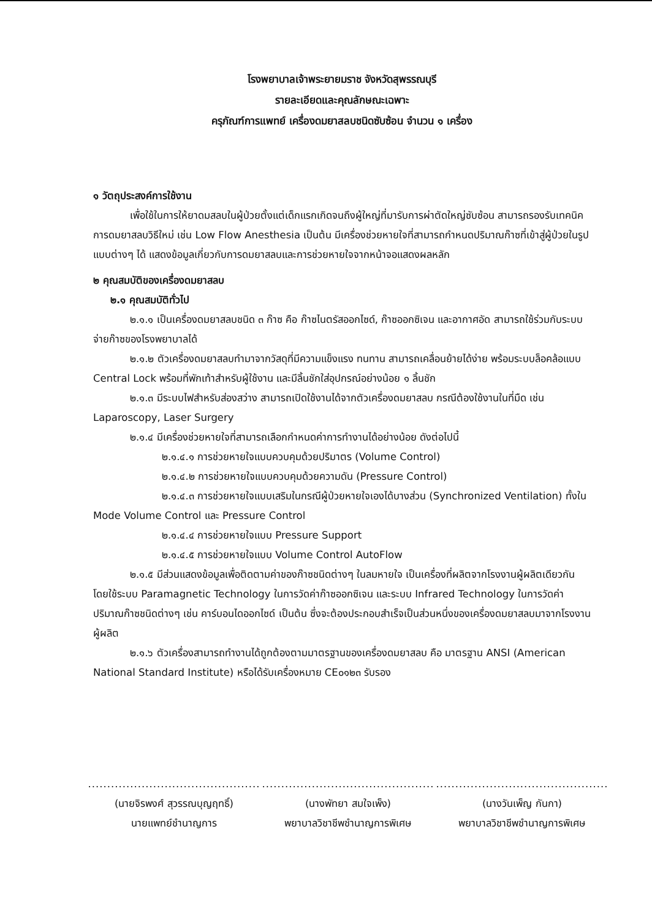โรงพยาบาลเจ้าพระยายมราช จังหวัดสุพรรณบุรี
รายละเอียดและคุณลักษณะเฉพาะ
ครุภัณฑ์การแพทย์ เครื่องดมยาสลบชนิดซับซ้อน จำนวน ๑ เครื่อง
๑ วัตถุประสงค์การใช้งาน
เพื่อใช้ในการให้ยาดมสลบในผู้ป่วยตั้งแต่เด็กแรกเกิดจนถึงผู้ใหญ่ที่มารับการผ่าตัดใหญ่ซับซ้อน สามารถรองรับเทคนิคการดมยาสลบวิธีใหม่ เช่น Low Flow Anesthesia เป็นต้น มีเครื่องช่วยหายใจที่สามารถกำหนดปริมาณก๊าซที่เข้าสู่ผู้ป่วยในรูปแบบต่างๆ ได้ แสดงข้อมูลเกี่ยวกับการดมยาสลบและการช่วยหายใจจากหน้าจอแสดงผลหลัก
๒ คุณสมบัติของเครื่องดมยาสลบ
๒.๑ คุณสมบัติทั่วไป
๒.๑.๑ เป็นเครื่องดมยาสลบชนิด ๓ ก๊าซ คือ ก๊าซไนตรัสออกไซด์, ก๊าซออกซิเจน และอากาศอัด สามารถใช้ร่วมกับระบบจ่ายก๊าซของโรงพยาบาลได้
๒.๑.๒ ตัวเครื่องดมยาสลบทำมาจากวัสดุที่มีความแข็งแรง ทนทาน สามารถเคลื่อนย้ายได้ง่าย พร้อมระบบล็อคล้อแบบ Central Lock พร้อมที่พักเท้าสำหรับผู้ใช้งาน และมีลิ้นชักใส่อุปกรณ์อย่างน้อย ๑ ลิ้นชัก
๒.๑.๓ มีระบบไฟสำหรับส่องสว่าง สามารถเปิดใช้งานได้จากตัวเครื่องดมยาสลบ กรณีต้องใช้งานในที่มืด เช่น Laparoscopy, Laser Surgery
๒.๑.๔ มีเครื่องช่วยหายใจที่สามารถเลือกกำหนดค่าการทำงานได้อย่างน้อย ดังต่อไปนี้
๒.๑.๔.๑ การช่วยหายใจแบบควบคุมด้วยปริมาตร (Volume Control)
๒.๑.๔.๒ การช่วยหายใจแบบควบคุมด้วยความดัน (Pressure Control)
๒.๑.๔.๓ การช่วยหายใจแบบเสริมในกรณีผู้ป่วยหายใจเองได้บางส่วน (Synchronized Ventilation) ทั้งใน Mode Volume Control และ Pressure Control
๒.๑.๔.๔ การช่วยหายใจแบบ Pressure Support
๒.๑.๔.๕ การช่วยหายใจแบบ Volume Control AutoFlow
๒.๑.๕ มีส่วนแสดงข้อมูลเพื่อติดตามค่าของก๊าซชนิดต่างๆ ในลมหายใจ เป็นเครื่องที่ผลิตจากโรงงานผู้ผลิตเดียวกัน โดยใช้ระบบ Paramagnetic Technology ในการวัดค่าก๊าซออกซิเจน และระบบ Infrared Technology ในการวัดค่าปริมาณก๊าซชนิดต่างๆ เช่น คาร์บอนไดออกไซด์ เป็นต้น ซึ่งจะต้องประกอบสำเร็จเป็นส่วนหนึ่งของเครื่องดมยาสลบมาจากโรงงานผู้ผลิต
๒.๑.๖ ตัวเครื่องสามารถทำงานได้ถูกต้องตามมาตรฐานของเครื่องดมยาสลบ คือ มาตรฐาน ANSI (American National Standard Institute) หรือได้รับเครื่องหมาย CE๐๑๒๓ รับรอง
.............................................
(นายจิรพงศ์ สุวรรณบุญฤทธิ์)
นายแพทย์ชำนาญการ
.............................................
(นางพัทยา สมใจเพ็ง)
พยาบาลวิชาชีพชำนาญการพิเศษ
.............................................
(นางวันเพ็ญ กันกา)
พยาบาลวิชาชีพชำนาญการพิเศษ